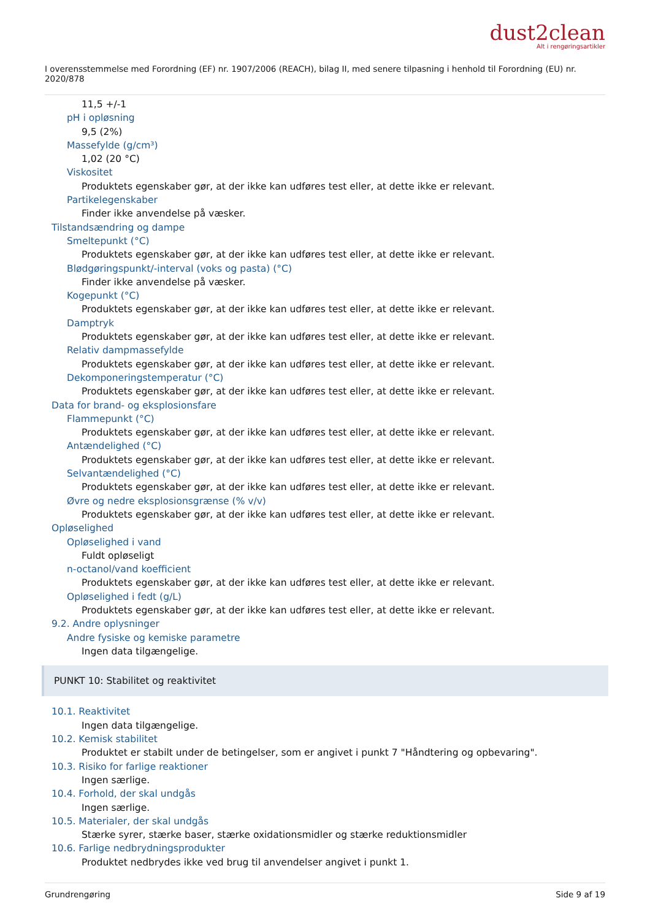dust2clean
Alt i rengøringsartikler
I overensstemmelse med Forordning (EF) nr. 1907/2006 (REACH), bilag II, med senere tilpasning i henhold til Forordning (EU) nr. 2020/878
11,5 +/-1
pH i opløsning
9,5 (2%)
Massefylde (g/cm³)
1,02 (20 °C)
Viskositet
Produktets egenskaber gør, at der ikke kan udføres test eller, at dette ikke er relevant.
Partikelegenskaber
Finder ikke anvendelse på væsker.
Tilstandsændring og dampe
Smeltepunkt (°C)
Produktets egenskaber gør, at der ikke kan udføres test eller, at dette ikke er relevant.
Blødgøringspunkt/-interval (voks og pasta) (°C)
Finder ikke anvendelse på væsker.
Kogepunkt (°C)
Produktets egenskaber gør, at der ikke kan udføres test eller, at dette ikke er relevant.
Damptryk
Produktets egenskaber gør, at der ikke kan udføres test eller, at dette ikke er relevant.
Relativ dampmassefylde
Produktets egenskaber gør, at der ikke kan udføres test eller, at dette ikke er relevant.
Dekomponeringstemperatur (°C)
Produktets egenskaber gør, at der ikke kan udføres test eller, at dette ikke er relevant.
Data for brand- og eksplosionsfare
Flammepunkt (°C)
Produktets egenskaber gør, at der ikke kan udføres test eller, at dette ikke er relevant.
Antændelighed (°C)
Produktets egenskaber gør, at der ikke kan udføres test eller, at dette ikke er relevant.
Selvantændelighed (°C)
Produktets egenskaber gør, at der ikke kan udføres test eller, at dette ikke er relevant.
Øvre og nedre eksplosionsgrænse (% v/v)
Produktets egenskaber gør, at der ikke kan udføres test eller, at dette ikke er relevant.
Opløselighed
Opløselighed i vand
Fuldt opløseligt
n-octanol/vand koefficient
Produktets egenskaber gør, at der ikke kan udføres test eller, at dette ikke er relevant.
Opløselighed i fedt (g/L)
Produktets egenskaber gør, at der ikke kan udføres test eller, at dette ikke er relevant.
9.2. Andre oplysninger
Andre fysiske og kemiske parametre
Ingen data tilgængelige.
PUNKT 10: Stabilitet og reaktivitet
10.1. Reaktivitet
Ingen data tilgængelige.
10.2. Kemisk stabilitet
Produktet er stabilt under de betingelser, som er angivet i punkt 7 "Håndtering og opbevaring".
10.3. Risiko for farlige reaktioner
Ingen særlige.
10.4. Forhold, der skal undgås
Ingen særlige.
10.5. Materialer, der skal undgås
Stærke syrer, stærke baser, stærke oxidationsmidler og stærke reduktionsmidler
10.6. Farlige nedbrydningsprodukter
Produktet nedbrydes ikke ved brug til anvendelser angivet i punkt 1.
Grundrengøring Side 9 af 19